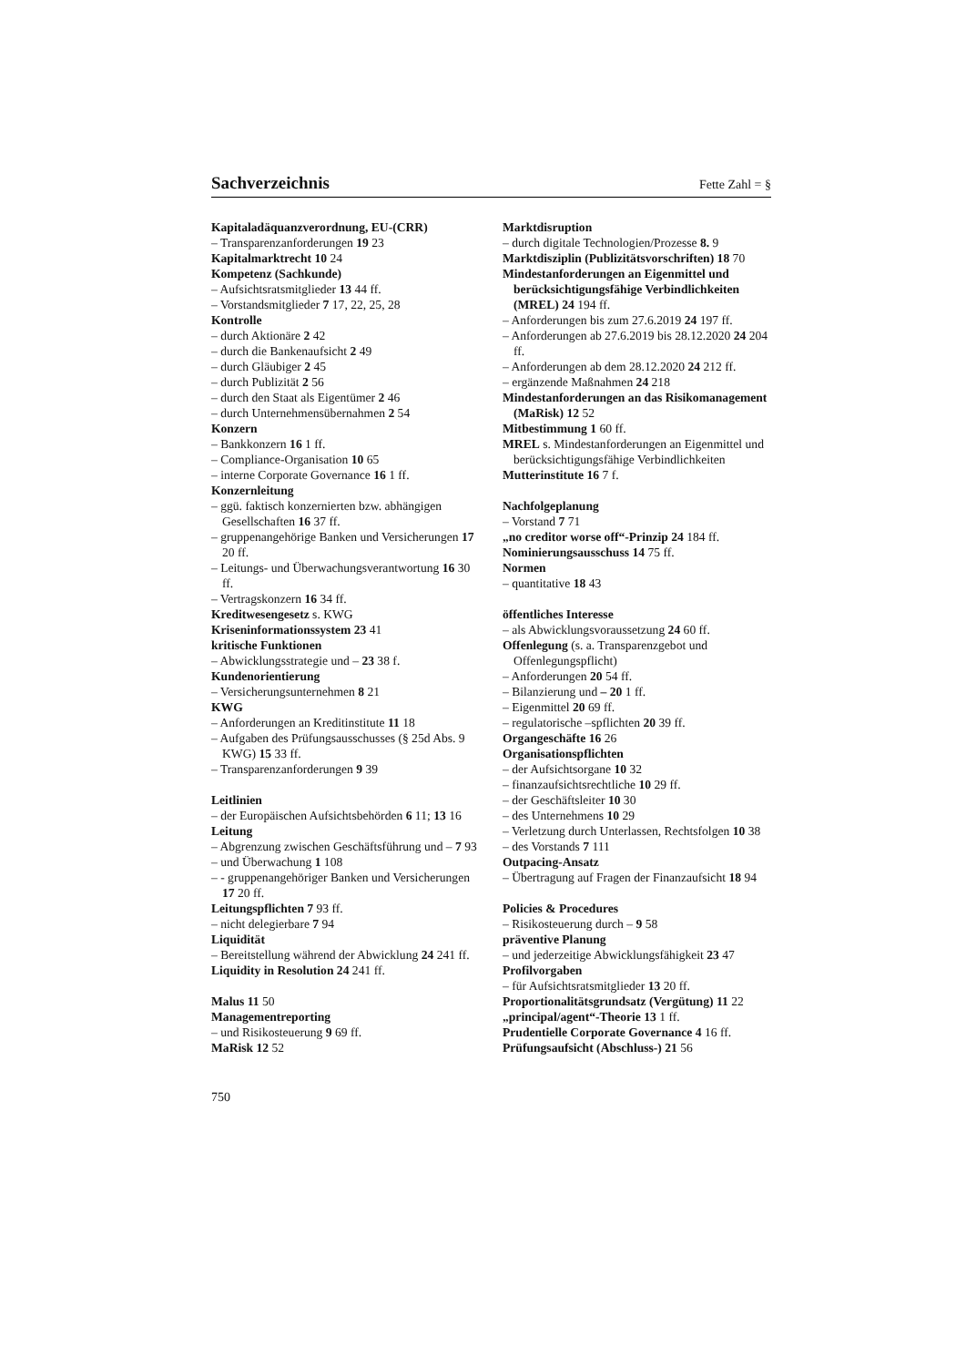Sachverzeichnis
Fette Zahl = §
Kapitaladäquanzverordnung, EU-(CRR)
– Transparenzanforderungen 19 23
Kapitalmarktrecht 10 24
Kompetenz (Sachkunde)
– Aufsichtsratsmitglieder 13 44 ff.
– Vorstandsmitglieder 7 17, 22, 25, 28
Kontrolle
– durch Aktionäre 2 42
– durch die Bankenaufsicht 2 49
– durch Gläubiger 2 45
– durch Publizität 2 56
– durch den Staat als Eigentümer 2 46
– durch Unternehmensübernahmen 2 54
Konzern
– Bankkonzern 16 1 ff.
– Compliance-Organisation 10 65
– interne Corporate Governance 16 1 ff.
Konzernleitung
– ggü. faktisch konzernierten bzw. abhängigen Gesellschaften 16 37 ff.
– gruppenangehörige Banken und Versicherungen 17 20 ff.
– Leitungs- und Überwachungsverantwortung 16 30 ff.
– Vertragskonzern 16 34 ff.
Kreditwesengesetz s. KWG
Kriseninformationssystem 23 41
kritische Funktionen
– Abwicklungsstrategie und – 23 38 f.
Kundenorientierung
– Versicherungsunternehmen 8 21
KWG
– Anforderungen an Kreditinstitute 11 18
– Aufgaben des Prüfungsausschusses (§ 25d Abs. 9 KWG) 15 33 ff.
– Transparenzanforderungen 9 39
Leitlinien
– der Europäischen Aufsichtsbehörden 6 11; 13 16
Leitung
– Abgrenzung zwischen Geschäftsführung und – 7 93
– und Überwachung 1 108
– - gruppenangehöriger Banken und Versicherungen 17 20 ff.
Leitungspflichten 7 93 ff.
– nicht delegierbare 7 94
Liquidität
– Bereitstellung während der Abwicklung 24 241 ff.
Liquidity in Resolution 24 241 ff.
Malus 11 50
Managementreporting
– und Risikosteuerung 9 69 ff.
MaRisk 12 52
Marktdisruption
– durch digitale Technologien/Prozesse 8. 9
Marktdisziplin (Publizitätsvorschriften) 18 70
Mindestanforderungen an Eigenmittel und berücksichtigungsfähige Verbindlichkeiten (MREL) 24 194 ff.
– Anforderungen bis zum 27.6.2019 24 197 ff.
– Anforderungen ab 27.6.2019 bis 28.12.2020 24 204 ff.
– Anforderungen ab dem 28.12.2020 24 212 ff.
– ergänzende Maßnahmen 24 218
Mindestanforderungen an das Risikomanagement (MaRisk) 12 52
Mitbestimmung 1 60 ff.
MREL s. Mindestanforderungen an Eigenmittel und berücksichtigungsfähige Verbindlichkeiten
Mutterinstitute 16 7 f.
Nachfolgeplanung
– Vorstand 7 71
„no creditor worse off“-Prinzip 24 184 ff.
Nominierungsausschuss 14 75 ff.
Normen
– quantitative 18 43
öffentliches Interesse
– als Abwicklungsvoraussetzung 24 60 ff.
Offenlegung (s. a. Transparenzgebot und Offenlegungspflicht)
– Anforderungen 20 54 ff.
– Bilanzierung und – 20 1 ff.
– Eigenmittel 20 69 ff.
– regulatorische –spflichten 20 39 ff.
Organgeschäfte 16 26
Organisationspflichten
– der Aufsichtsorgane 10 32
– finanzaufsichtsrechtliche 10 29 ff.
– der Geschäftsleiter 10 30
– des Unternehmens 10 29
– Verletzung durch Unterlassen, Rechtsfolgen 10 38
– des Vorstands 7 111
Outpacing-Ansatz
– Übertragung auf Fragen der Finanzaufsicht 18 94
Policies & Procedures
– Risikosteuerung durch – 9 58
präventive Planung
– und jederzeitige Abwicklungsfähigkeit 23 47
Profilvorgaben
– für Aufsichtsratsmitglieder 13 20 ff.
Proportionalitätsgrundsatz (Vergütung) 11 22
„principal/agent“-Theorie 13 1 ff.
Prudentielle Corporate Governance 4 16 ff.
Prüfungsaufsicht (Abschluss-) 21 56
750